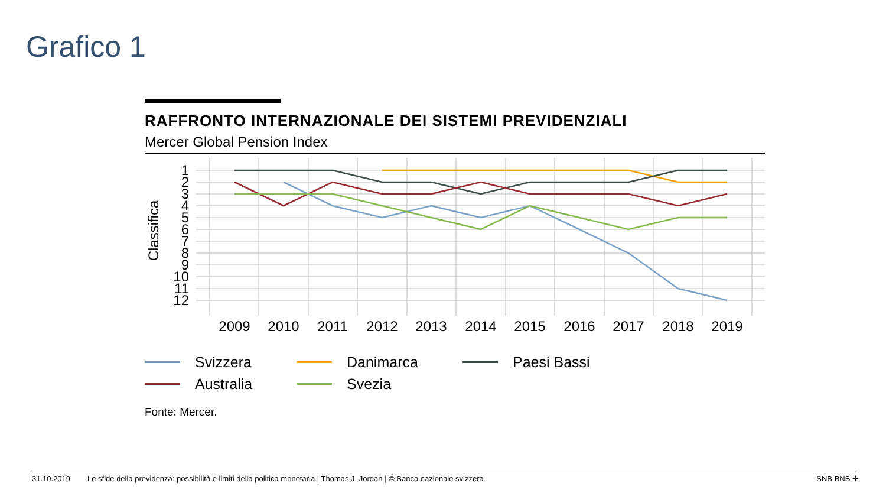Grafico 1
RAFFRONTO INTERNAZIONALE DEI SISTEMI PREVIDENZIALI
Mercer Global Pension Index
1
2
3
4
5
6
7
8
9
10
11
12
Classifica
2009
2010
2011
2012
2013
2014
2015
2016
2017
2018
2019
Svizzera
Danimarca
Paesi Bassi
Australia
Svezia
Fonte: Mercer.
31.10.2019 Le sfide della previdenza: possibilità e limiti della politica monetaria | Thomas J. Jordan | © Banca nazionale svizzera SNB BNS ✢